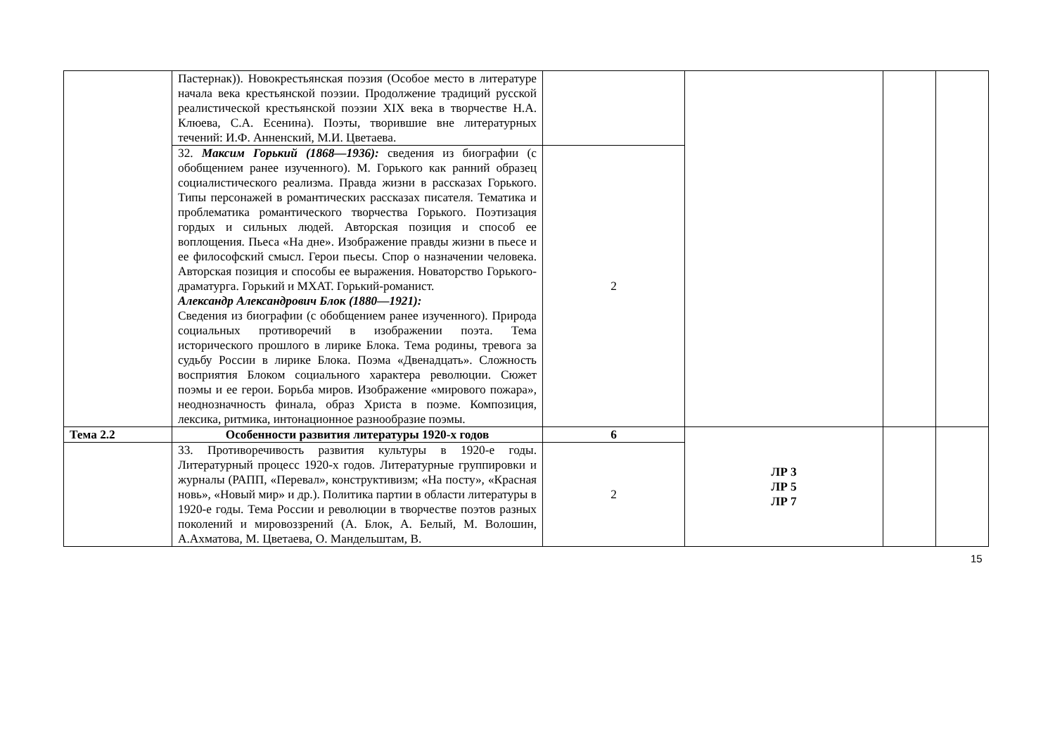| | Пастернак)). Новокрестьянская поэзия (Особое место в литературе начала века крестьянской поэзии. Продолжение традиций русской реалистической крестьянской поэзии XIX века в творчестве Н.А. Клюева, С.А. Есенина). Поэты, творившие вне литературных течений: И.Ф. Анненский, М.И. Цветаева. | | | | |
| | 32. Максим Горький (1868—1936): сведения из биографии (с обобщением ранее изученного). М. Горького как ранний образец социалистического реализма. Правда жизни в рассказах Горького. Типы персонажей в романтических рассказах писателя. Тематика и проблематика романтического творчества Горького. Поэтизация гордых и сильных людей. Авторская позиция и способ ее воплощения. Пьеса «На дне». Изображение правды жизни в пьесе и ее философский смысл. Герои пьесы. Спор о назначении человека. Авторская позиция и способы ее выражения. Новаторство Горького-драматурга. Горький и МХАТ. Горький-романист. Александр Александрович Блок (1880—1921): Сведения из биографии (с обобщением ранее изученного). Природа социальных противоречий в изображении поэта. Тема исторического прошлого в лирике Блока. Тема родины, тревога за судьбу России в лирике Блока. Поэма «Двенадцать». Сложность восприятия Блоком социального характера революции. Сюжет поэмы и ее герои. Борьба миров. Изображение «мирового пожара», неоднозначность финала, образ Христа в поэме. Композиция, лексика, ритмика, интонационное разнообразие поэмы. | 2 | | | |
| Тема 2.2 | Особенности развития литературы 1920-х годов | 6 | ЛР 3 ЛР 5 ЛР 7 | | |
| | 33. Противоречивость развития культуры в 1920-е годы. Литературный процесс 1920-х годов. Литературные группировки и журналы (РАПП, «Перевал», конструктивизм; «На посту», «Красная новь», «Новый мир» и др.). Политика партии в области литературы в 1920-е годы. Тема России и революции в творчестве поэтов разных поколений и мировоззрений (А. Блок, А. Белый, М. Волошин, А.Ахматова, М. Цветаева, О. Мандельштам, В. | 2 | | | |
15